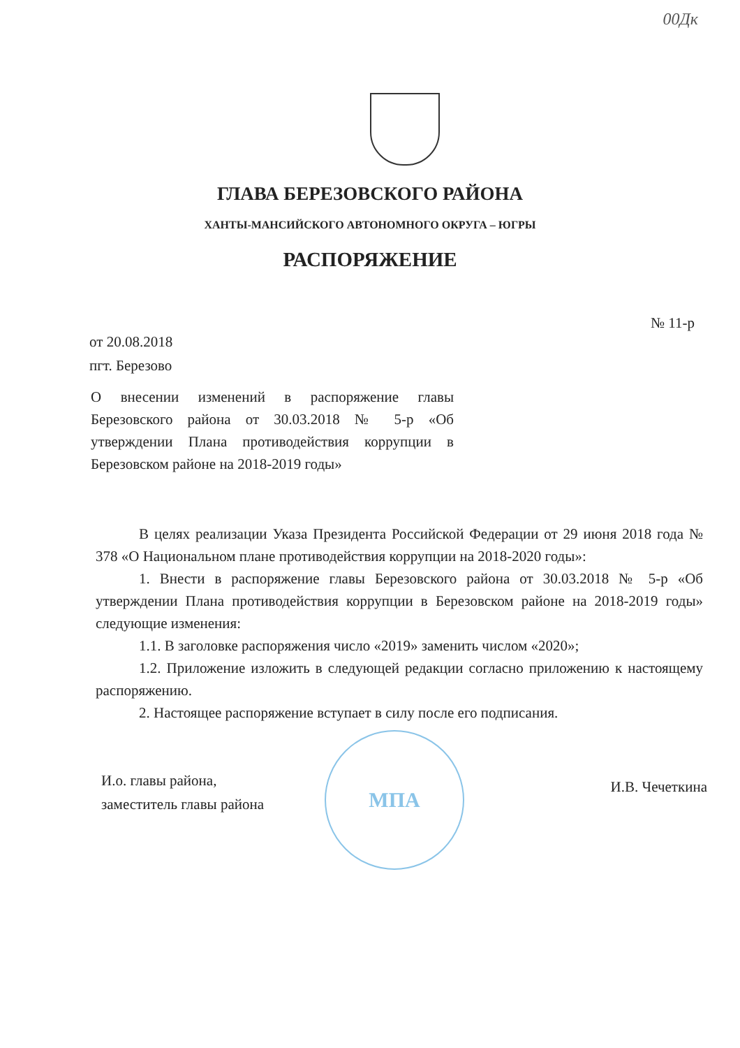00Дк
ГЛАВА БЕРЕЗОВСКОГО РАЙОНА
ХАНТЫ-МАНСИЙСКОГО АВТОНОМНОГО ОКРУГА – ЮГРЫ
РАСПОРЯЖЕНИЕ
№ 11-р
от 20.08.2018
пгт. Березово
О внесении изменений в распоряжение главы Березовского района от 30.03.2018 № 5-р «Об утверждении Плана противодействия коррупции в Березовском районе на 2018-2019 годы»
В целях реализации Указа Президента Российской Федерации от 29 июня 2018 года № 378 «О Национальном плане противодействия коррупции на 2018-2020 годы»:
1. Внести в распоряжение главы Березовского района от 30.03.2018 № 5-р «Об утверждении Плана противодействия коррупции в Березовском районе на 2018-2019 годы» следующие изменения:
1.1. В заголовке распоряжения число «2019» заменить числом «2020»;
1.2. Приложение изложить в следующей редакции согласно приложению к настоящему распоряжению.
2. Настоящее распоряжение вступает в силу после его подписания.
МПА
И.о. главы района,
заместитель главы района
И.В. Чечеткина